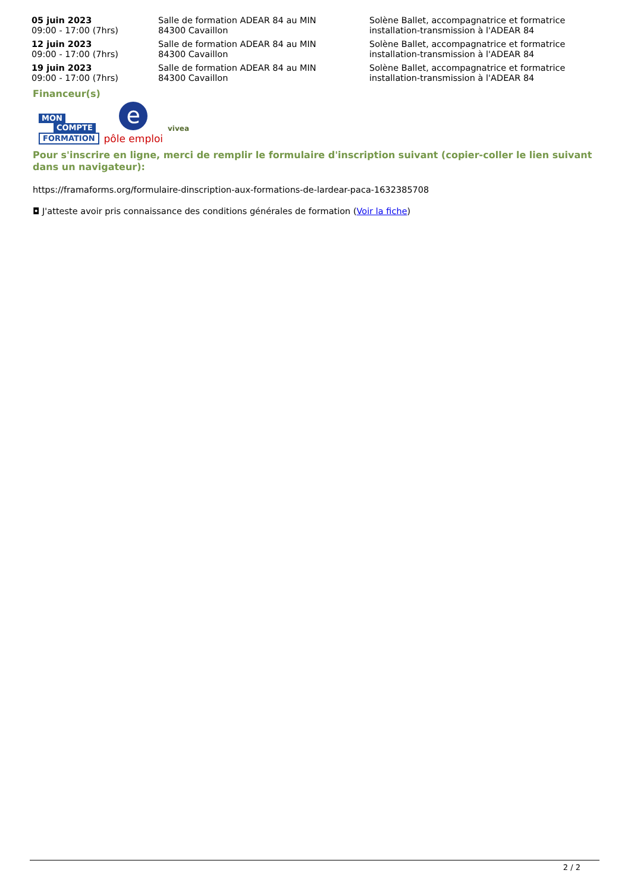| 05 juin 2023 09:00 - 17:00 (7hrs) | Salle de formation ADEAR 84 au MIN 84300 Cavaillon | Solène Ballet, accompagnatrice et formatrice installation-transmission à l'ADEAR 84 |
| 12 juin 2023 09:00 - 17:00 (7hrs) | Salle de formation ADEAR 84 au MIN 84300 Cavaillon | Solène Ballet, accompagnatrice et formatrice installation-transmission à l'ADEAR 84 |
| 19 juin 2023 09:00 - 17:00 (7hrs) | Salle de formation ADEAR 84 au MIN 84300 Cavaillon | Solène Ballet, accompagnatrice et formatrice installation-transmission à l'ADEAR 84 |
Financeur(s)
MON
COMPTE
FORMATION
epôle emploi
vivea
Pour s'inscrire en ligne, merci de remplir le formulaire d'inscription suivant (copier-coller le lien suivant dans un navigateur):
https://framaforms.org/formulaire-dinscription-aux-formations-de-lardear-paca-1632385708
◘ J'atteste avoir pris connaissance des conditions générales de formation (Voir la fiche)
2 / 2